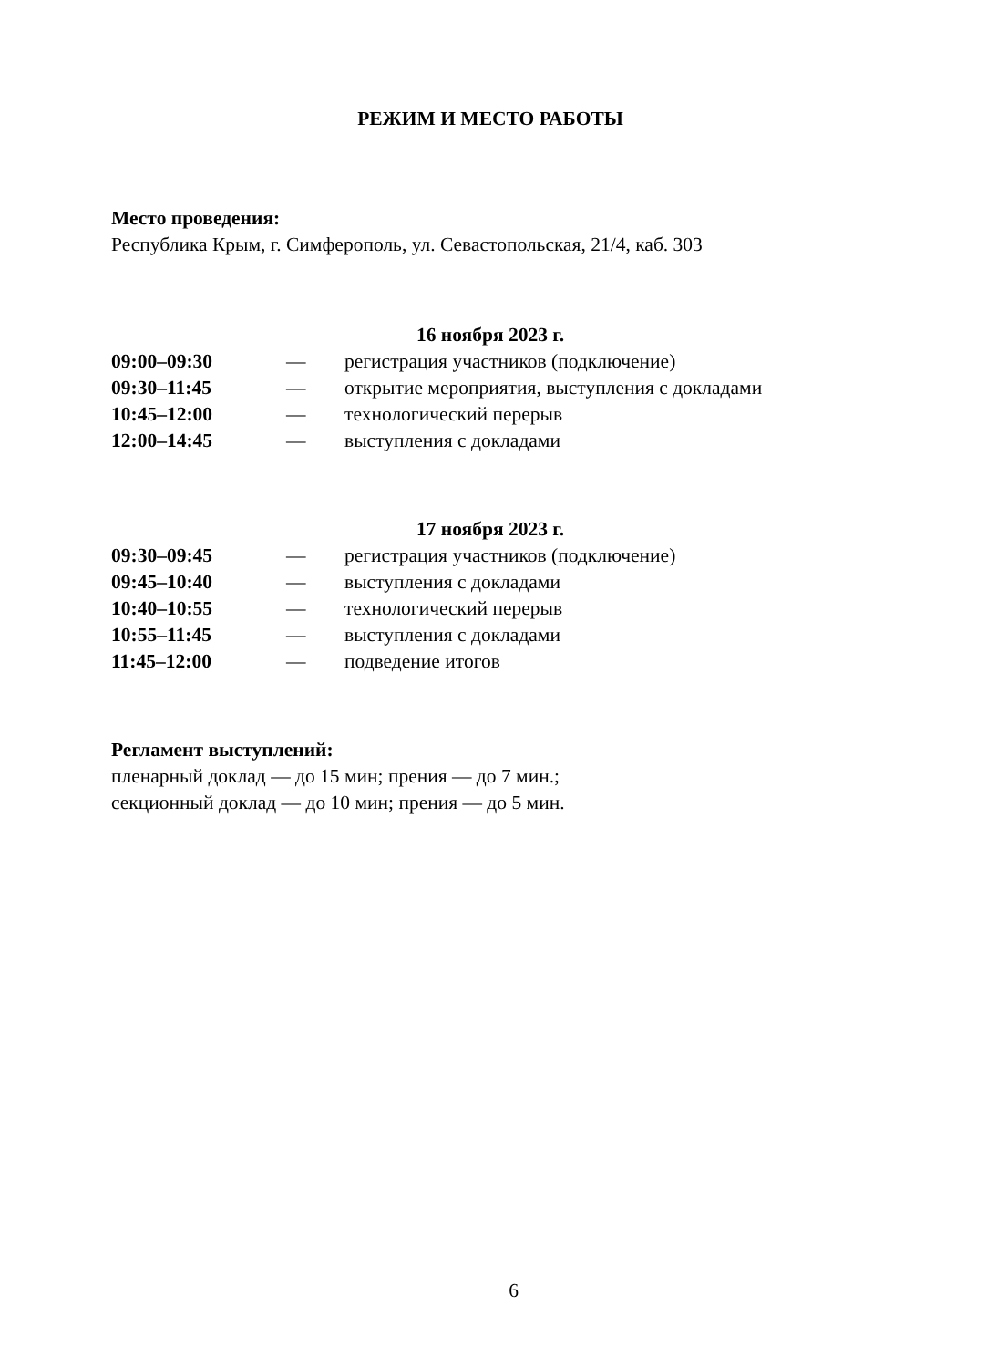РЕЖИМ И МЕСТО РАБОТЫ
Место проведения:
Республика Крым, г. Симферополь, ул. Севастопольская, 21/4, каб. 303
16 ноября 2023 г.
| 09:00–09:30 | — | регистрация участников (подключение) |
| 09:30–11:45 | — | открытие мероприятия, выступления с докладами |
| 10:45–12:00 | — | технологический перерыв |
| 12:00–14:45 | — | выступления с докладами |
17 ноября 2023 г.
| 09:30–09:45 | — | регистрация участников (подключение) |
| 09:45–10:40 | — | выступления с докладами |
| 10:40–10:55 | — | технологический перерыв |
| 10:55–11:45 | — | выступления с докладами |
| 11:45–12:00 | — | подведение итогов |
Регламент выступлений:
пленарный доклад — до 15 мин; прения — до 7 мин.;
секционный доклад — до 10 мин; прения — до 5 мин.
6